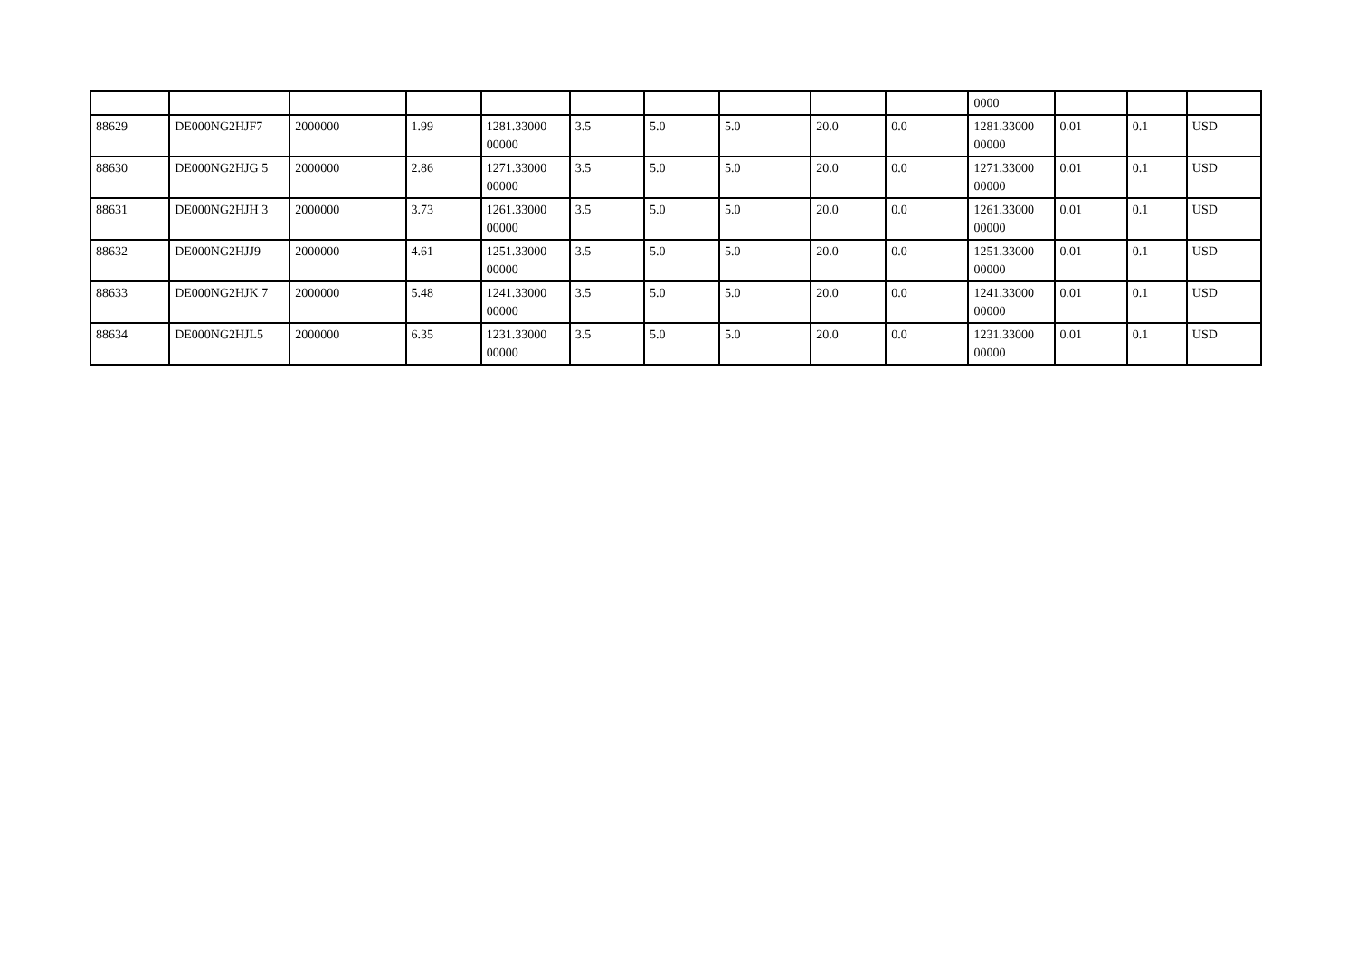| | | | | | | | | | | 0000 | | | |
| 88629 | DE000NG2HJF7 | 2000000 | 1.99 | 1281.33000 00000 | 3.5 | 5.0 | 5.0 | 20.0 | 0.0 | 1281.33000 00000 | 0.01 | 0.1 | USD |
| 88630 | DE000NG2HJG 5 | 2000000 | 2.86 | 1271.33000 00000 | 3.5 | 5.0 | 5.0 | 20.0 | 0.0 | 1271.33000 00000 | 0.01 | 0.1 | USD |
| 88631 | DE000NG2HJH 3 | 2000000 | 3.73 | 1261.33000 00000 | 3.5 | 5.0 | 5.0 | 20.0 | 0.0 | 1261.33000 00000 | 0.01 | 0.1 | USD |
| 88632 | DE000NG2HJJ9 | 2000000 | 4.61 | 1251.33000 00000 | 3.5 | 5.0 | 5.0 | 20.0 | 0.0 | 1251.33000 00000 | 0.01 | 0.1 | USD |
| 88633 | DE000NG2HJK 7 | 2000000 | 5.48 | 1241.33000 00000 | 3.5 | 5.0 | 5.0 | 20.0 | 0.0 | 1241.33000 00000 | 0.01 | 0.1 | USD |
| 88634 | DE000NG2HJL5 | 2000000 | 6.35 | 1231.33000 00000 | 3.5 | 5.0 | 5.0 | 20.0 | 0.0 | 1231.33000 00000 | 0.01 | 0.1 | USD |